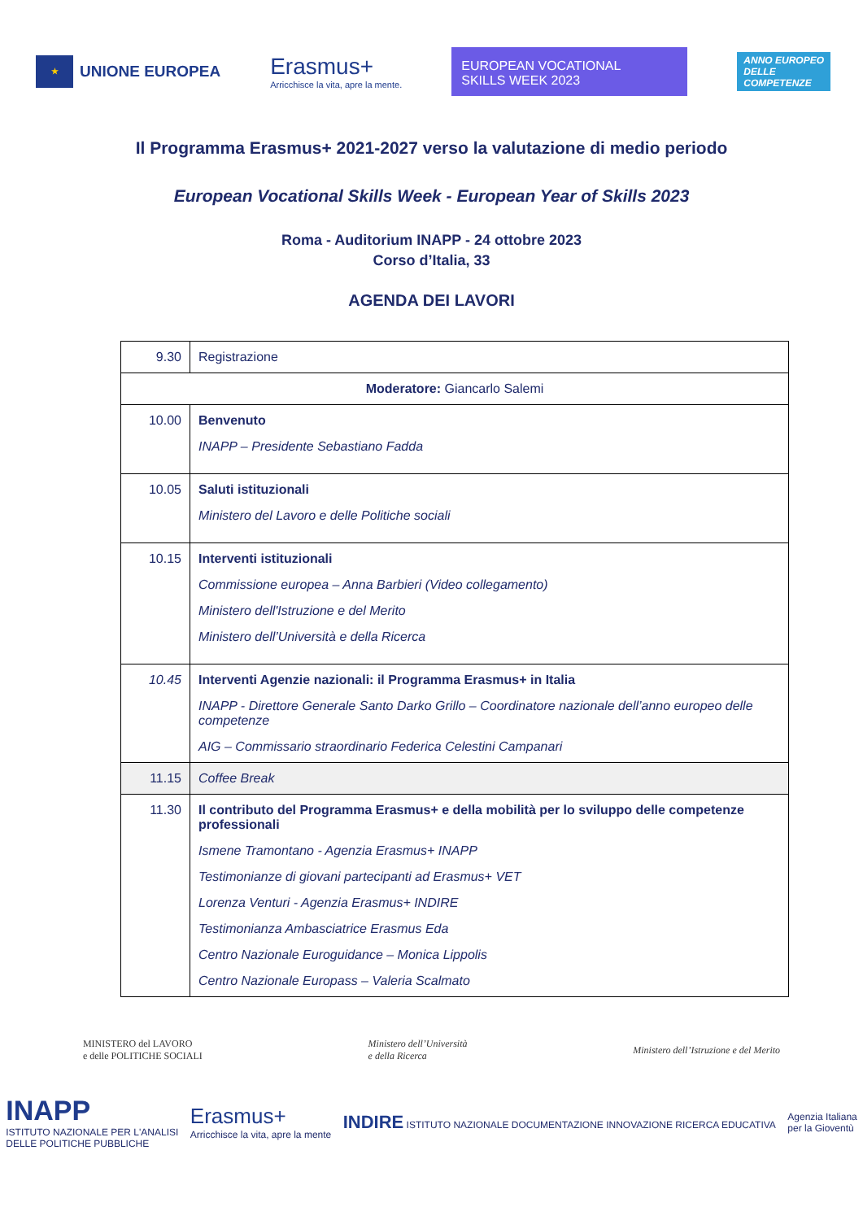★
UNIONE EUROPEA
Erasmus+
Arricchisce la vita, apre la mente.
EUROPEAN VOCATIONAL
SKILLS WEEK 2023
ANNO EUROPEO
DELLE
COMPETENZE
Il Programma Erasmus+ 2021-2027 verso la valutazione di medio periodo
European Vocational Skills Week - European Year of Skills 2023
Roma - Auditorium INAPP - 24 ottobre 2023
Corso d’Italia, 33
AGENDA DEI LAVORI
| 9.30 | Registrazione |
| Moderatore: Giancarlo Salemi | |
| 10.00 | Benvenuto INAPP – Presidente Sebastiano Fadda |
| 10.05 | Saluti istituzionali Ministero del Lavoro e delle Politiche sociali |
| 10.15 | Interventi istituzionali Commissione europea – Anna Barbieri (Video collegamento) Ministero dell'Istruzione e del Merito Ministero dell’Università e della Ricerca |
| 10.45 | Interventi Agenzie nazionali: il Programma Erasmus+ in Italia INAPP - Direttore Generale Santo Darko Grillo – Coordinatore nazionale dell’anno europeo delle competenze AIG – Commissario straordinario Federica Celestini Campanari |
| 11.15 | Coffee Break |
| 11.30 | Il contributo del Programma Erasmus+ e della mobilità per lo sviluppo delle competenze professionali Ismene Tramontano - Agenzia Erasmus+ INAPP Testimonianze di giovani partecipanti ad Erasmus+ VET Lorenza Venturi - Agenzia Erasmus+ INDIRE Testimonianza Ambasciatrice Erasmus Eda Centro Nazionale Euroguidance – Monica Lippolis Centro Nazionale Europass – Valeria Scalmato |
MINISTERO del LAVORO
e delle POLITICHE SOCIALI
Ministero dell’Università
e della Ricerca
Ministero dell’Istruzione e del Merito
INAPP
ISTITUTO NAZIONALE PER L'ANALISI
DELLE POLITICHE PUBBLICHE
Erasmus+
Arricchisce la vita, apre la mente
INDIRE ISTITUTO NAZIONALE DOCUMENTAZIONE INNOVAZIONE RICERCA EDUCATIVA
Agenzia Italiana
per la Gioventù